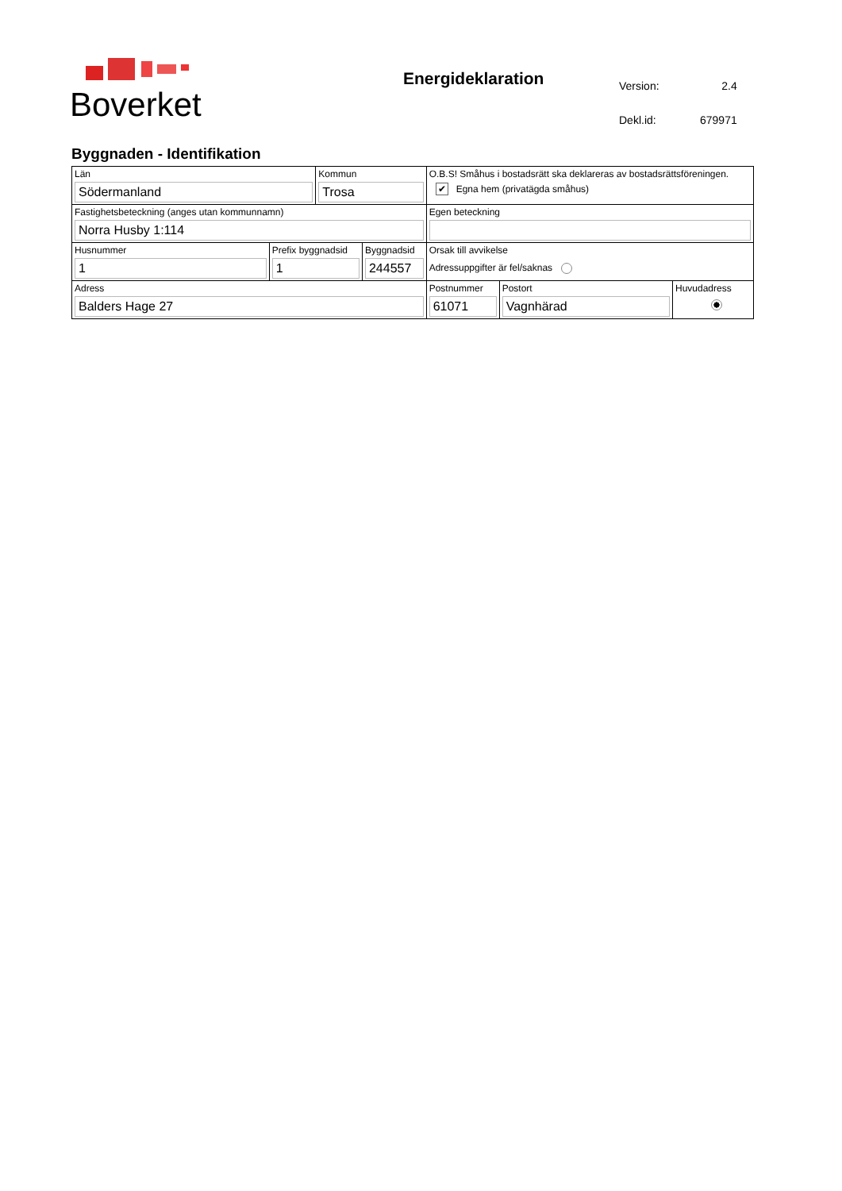Boverket
Energideklaration
| Version: | 2.4 |
| Dekl.id: | 679971 |
Byggnaden - Identifikation
| Län Södermanland | | Kommun Trosa | | O.B.S! Småhus i bostadsrätt ska deklareras av bostadsrättsföreningen. ✔ Egna hem (privatägda småhus) | | |
| Fastighetsbeteckning (anges utan kommunnamn) Norra Husby 1:114 | | | | Egen beteckning | | |
| Husnummer 1 | Prefix byggnadsid 1 | | Byggnadsid 244557 | Orsak till avvikelse Adressuppgifter är fel/saknas | | |
| Adress Balders Hage 27 | | | | Postnummer 61071 | Postort Vagnhärad | Huvudadress |